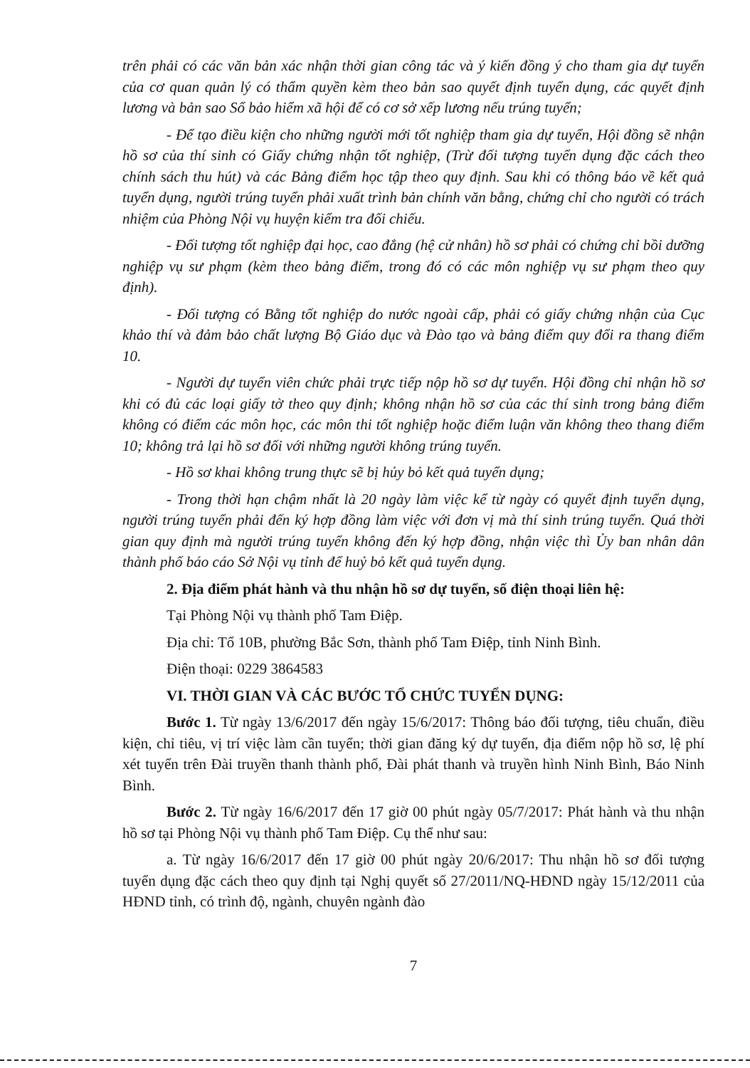trên phải có các văn bản xác nhận thời gian công tác và ý kiến đồng ý cho tham gia dự tuyển của cơ quan quản lý có thẩm quyền kèm theo bản sao quyết định tuyển dụng, các quyết định lương và bản sao Sổ bảo hiểm xã hội để có cơ sở xếp lương nếu trúng tuyển;
- Để tạo điều kiện cho những người mới tốt nghiệp tham gia dự tuyển, Hội đồng sẽ nhận hồ sơ của thí sinh có Giấy chứng nhận tốt nghiệp, (Trừ đối tượng tuyển dụng đặc cách theo chính sách thu hút) và các Bảng điểm học tập theo quy định. Sau khi có thông báo về kết quả tuyển dụng, người trúng tuyển phải xuất trình bản chính văn bằng, chứng chỉ cho người có trách nhiệm của Phòng Nội vụ huyện kiểm tra đối chiếu.
- Đối tượng tốt nghiệp đại học, cao đẳng (hệ cử nhân) hồ sơ phải có chứng chỉ bồi dưỡng nghiệp vụ sư phạm (kèm theo bảng điểm, trong đó có các môn nghiệp vụ sư phạm theo quy định).
- Đối tượng có Bằng tốt nghiệp do nước ngoài cấp, phải có giấy chứng nhận của Cục khảo thí và đảm bảo chất lượng Bộ Giáo dục và Đào tạo và bảng điểm quy đổi ra thang điểm 10.
- Người dự tuyển viên chức phải trực tiếp nộp hồ sơ dự tuyển. Hội đồng chỉ nhận hồ sơ khi có đủ các loại giấy tờ theo quy định; không nhận hồ sơ của các thí sinh trong bảng điểm không có điểm các môn học, các môn thi tốt nghiệp hoặc điểm luận văn không theo thang điểm 10; không trả lại hồ sơ đối với những người không trúng tuyển.
- Hồ sơ khai không trung thực sẽ bị hủy bỏ kết quả tuyển dụng;
- Trong thời hạn chậm nhất là 20 ngày làm việc kể từ ngày có quyết định tuyển dụng, người trúng tuyển phải đến ký hợp đồng làm việc với đơn vị mà thí sinh trúng tuyển. Quá thời gian quy định mà người trúng tuyển không đến ký hợp đồng, nhận việc thì Ủy ban nhân dân thành phố báo cáo Sở Nội vụ tỉnh để huỷ bỏ kết quả tuyển dụng.
2. Địa điểm phát hành và thu nhận hồ sơ dự tuyển, số điện thoại liên hệ:
Tại Phòng Nội vụ thành phố Tam Điệp.
Địa chỉ: Tổ 10B, phường Bắc Sơn, thành phố Tam Điệp, tỉnh Ninh Bình.
Điện thoại: 0229 3864583
VI. THỜI GIAN VÀ CÁC BƯỚC TỔ CHỨC TUYỂN DỤNG:
Bước 1. Từ ngày 13/6/2017 đến ngày 15/6/2017: Thông báo đối tượng, tiêu chuẩn, điều kiện, chỉ tiêu, vị trí việc làm cần tuyển; thời gian đăng ký dự tuyển, địa điểm nộp hồ sơ, lệ phí xét tuyển trên Đài truyền thanh thành phố, Đài phát thanh và truyền hình Ninh Bình, Báo Ninh Bình.
Bước 2. Từ ngày 16/6/2017 đến 17 giờ 00 phút ngày 05/7/2017: Phát hành và thu nhận hồ sơ tại Phòng Nội vụ thành phố Tam Điệp. Cụ thể như sau:
a. Từ ngày 16/6/2017 đến 17 giờ 00 phút ngày 20/6/2017: Thu nhận hồ sơ đối tượng tuyển dụng đặc cách theo quy định tại Nghị quyết số 27/2011/NQ-HĐND ngày 15/12/2011 của HĐND tỉnh, có trình độ, ngành, chuyên ngành đào
7